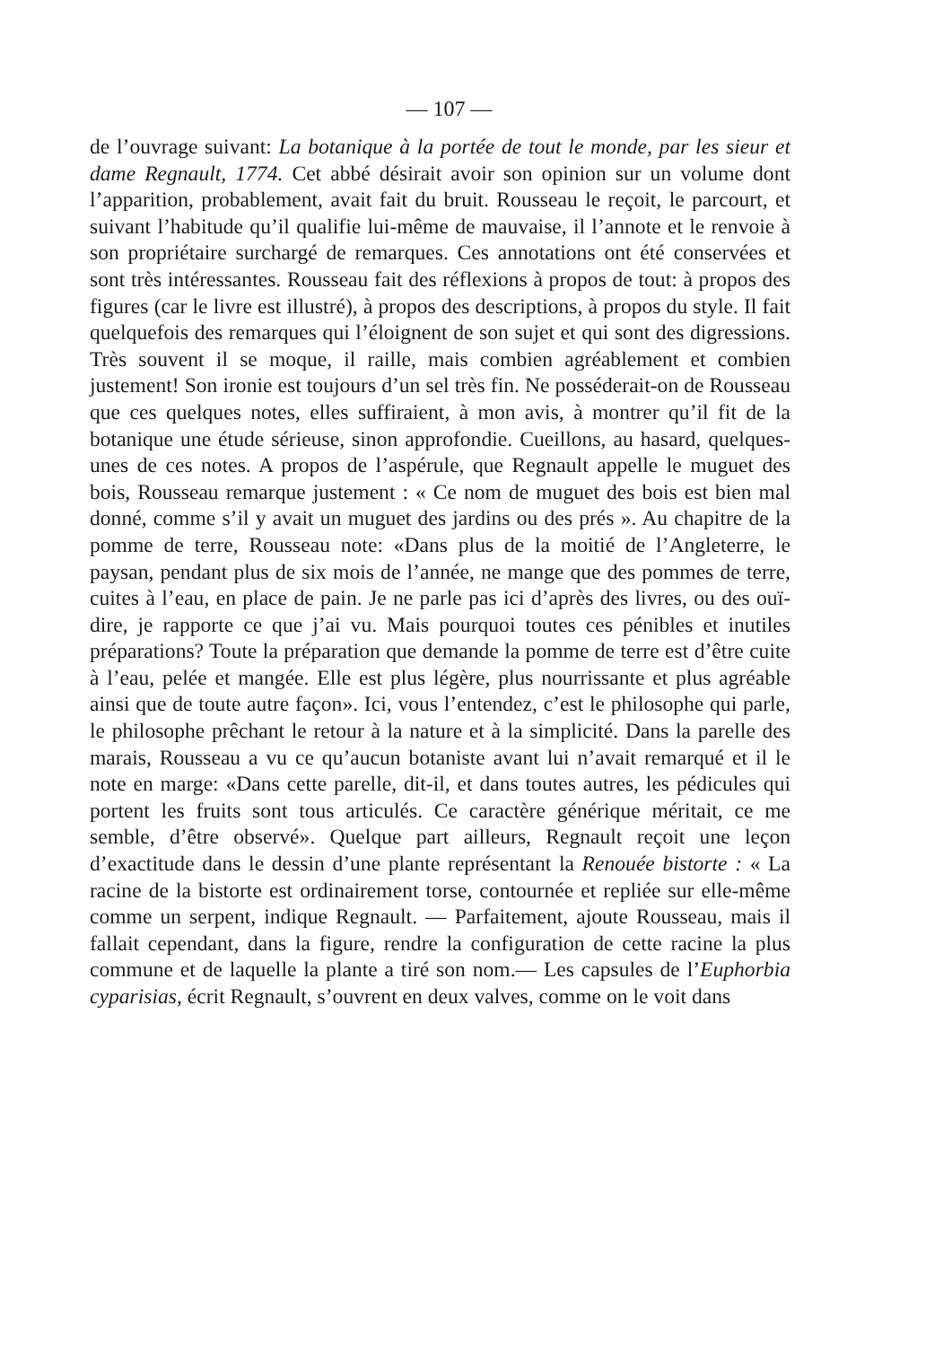— 107 —
de l’ouvrage suivant: La botanique à la portée de tout le monde, par les sieur et dame Regnault, 1774. Cet abbé désirait avoir son opinion sur un volume dont l’apparition, probablement, avait fait du bruit. Rousseau le reçoit, le parcourt, et suivant l’habitude qu’il qualifie lui-même de mauvaise, il l’annote et le renvoie à son propriétaire surchargé de remarques. Ces annotations ont été conservées et sont très intéressantes. Rousseau fait des réflexions à propos de tout: à propos des figures (car le livre est illustré), à propos des descriptions, à propos du style. Il fait quelquefois des remarques qui l’éloignent de son sujet et qui sont des digressions. Très souvent il se moque, il raille, mais combien agréablement et combien justement! Son ironie est toujours d’un sel très fin. Ne posséderait-on de Rousseau que ces quelques notes, elles suffiraient, à mon avis, à montrer qu’il fit de la botanique une étude sérieuse, sinon approfondie. Cueillons, au hasard, quelques-unes de ces notes. A propos de l’aspérule, que Regnault appelle le muguet des bois, Rousseau remarque justement : « Ce nom de muguet des bois est bien mal donné, comme s’il y avait un muguet des jardins ou des prés ». Au chapitre de la pomme de terre, Rousseau note: «Dans plus de la moitié de l’Angleterre, le paysan, pendant plus de six mois de l’année, ne mange que des pommes de terre, cuites à l’eau, en place de pain. Je ne parle pas ici d’après des livres, ou des ouï-dire, je rapporte ce que j’ai vu. Mais pourquoi toutes ces pénibles et inutiles préparations? Toute la préparation que demande la pomme de terre est d’être cuite à l’eau, pelée et mangée. Elle est plus légère, plus nourrissante et plus agréable ainsi que de toute autre façon». Ici, vous l’entendez, c’est le philosophe qui parle, le philosophe prêchant le retour à la nature et à la simplicité. Dans la parelle des marais, Rousseau a vu ce qu’aucun botaniste avant lui n’avait remarqué et il le note en marge: «Dans cette parelle, dit-il, et dans toutes autres, les pédicules qui portent les fruits sont tous articulés. Ce caractère générique méritait, ce me semble, d’être observé». Quelque part ailleurs, Regnault reçoit une leçon d’exactitude dans le dessin d’une plante représentant la Renouée bistorte : « La racine de la bistorte est ordinairement torse, contournée et repliée sur elle-même comme un serpent, indique Regnault. — Parfaitement, ajoute Rousseau, mais il fallait cependant, dans la figure, rendre la configuration de cette racine la plus commune et de laquelle la plante a tiré son nom.— Les capsules de l’Euphorbia cyparisias, écrit Regnault, s’ouvrent en deux valves, comme on le voit dans